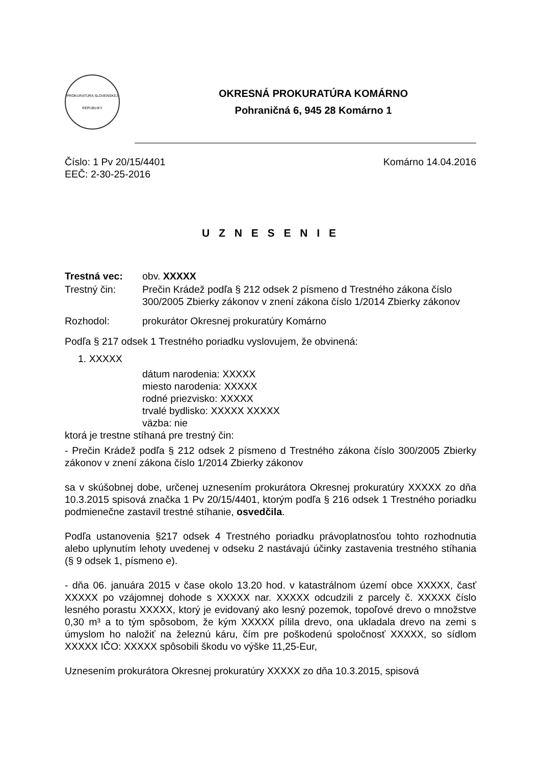PROKURATÚRA SLOVENSKEJ REPUBLIKY
OKRESNÁ PROKURATÚRA KOMÁRNO
Pohraničná 6, 945 28 Komárno 1
Číslo: 1 Pv 20/15/4401
EEČ: 2-30-25-2016
Komárno 14.04.2016
U Z N E S E N I E
Trestná vec: obv. XXXXX
Trestný čin: Prečin Krádež podľa § 212 odsek 2 písmeno d Trestného zákona číslo 300/2005 Zbierky zákonov v znení zákona číslo 1/2014 Zbierky zákonov
Rozhodol: prokurátor Okresnej prokuratúry Komárno
Podľa § 217 odsek 1 Trestného poriadku vyslovujem, že obvinená:
1. XXXXX
dátum narodenia: XXXXX
miesto narodenia: XXXXX
rodné priezvisko: XXXXX
trvalé bydlisko: XXXXX XXXXX
väzba: nie
ktorá je trestne stíhaná pre trestný čin:
- Prečin Krádež podľa § 212 odsek 2 písmeno d Trestného zákona číslo 300/2005 Zbierky zákonov v znení zákona číslo 1/2014 Zbierky zákonov
sa v skúšobnej dobe, určenej uznesením prokurátora Okresnej prokuratúry XXXXX zo dňa 10.3.2015 spisová značka 1 Pv 20/15/4401, ktorým podľa § 216 odsek 1 Trestného poriadku podmienečne zastavil trestné stíhanie, osvedčila.
Podľa ustanovenia §217 odsek 4 Trestného poriadku právoplatnosťou tohto rozhodnutia alebo uplynutím lehoty uvedenej v odseku 2 nastávajú účinky zastavenia trestného stíhania (§ 9 odsek 1, písmeno e).
- dňa 06. januára 2015 v čase okolo 13.20 hod. v katastrálnom území obce XXXXX, časť XXXXX po vzájomnej dohode s XXXXX nar. XXXXX odcudzili z parcely č. XXXXX číslo lesného porastu XXXXX, ktorý je evidovaný ako lesný pozemok, topoľové drevo o množstve 0,30 m³ a to tým spôsobom, že kým XXXXX pílila drevo, ona ukladala drevo na zemi s úmyslom ho naložiť na železnú káru, čím pre poškodenú spoločnosť XXXXX, so sídlom XXXXX IČO: XXXXX spôsobili škodu vo výške 11,25-Eur,
Uznesením prokurátora Okresnej prokuratúry XXXXX zo dňa 10.3.2015, spisová